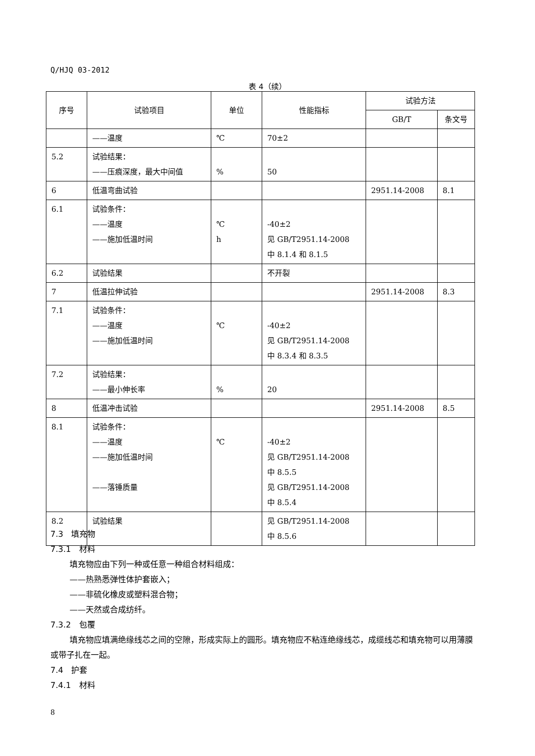Q/HJQ 03-2012
表 4（续）
| 序号 | 试验项目 | 单位 | 性能指标 | 试验方法 | |
| --- | --- | --- | --- | --- | --- |
| | | | | GB/T | 条文号 |
| | ——温度 | ℃ | 70±2 | | |
| 5.2 | 试验结果： ——压痕深度，最大中间值 | % | 50 | | |
| 6 | 低温弯曲试验 | | | 2951.14-2008 | 8.1 |
| 6.1 | 试验条件： ——温度 ——施加低温时间 | ℃ h | -40±2 见 GB/T2951.14-2008 中 8.1.4 和 8.1.5 | | |
| 6.2 | 试验结果 | | 不开裂 | | |
| 7 | 低温拉伸试验 | | | 2951.14-2008 | 8.3 |
| 7.1 | 试验条件： ——温度 ——施加低温时间 | ℃ | -40±2 见 GB/T2951.14-2008 中 8.3.4 和 8.3.5 | | |
| 7.2 | 试验结果： ——最小伸长率 | % | 20 | | |
| 8 | 低温冲击试验 | | | 2951.14-2008 | 8.5 |
| 8.1 | 试验条件： ——温度 ——施加低温时间 ——落锤质量 | ℃ | -40±2 见 GB/T2951.14-2008 中 8.5.5 见 GB/T2951.14-2008 中 8.5.4 | | |
| 8.2 | 试验结果 | | 见 GB/T2951.14-2008 中 8.5.6 | | |
7.3　填充物
7.3.1　材料
填充物应由下列一种或任意一种组合材料组成：
——热熟悉弹性体护套嵌入；
——非硫化橡皮或塑料混合物；
——天然或合成纺纤。
7.3.2　包覆
填充物应填满绝缘线芯之间的空隙，形成实际上的圆形。填充物应不粘连绝缘线芯，成缆线芯和填充物可以用薄膜或带子扎在一起。
7.4　护套
7.4.1　材料
8